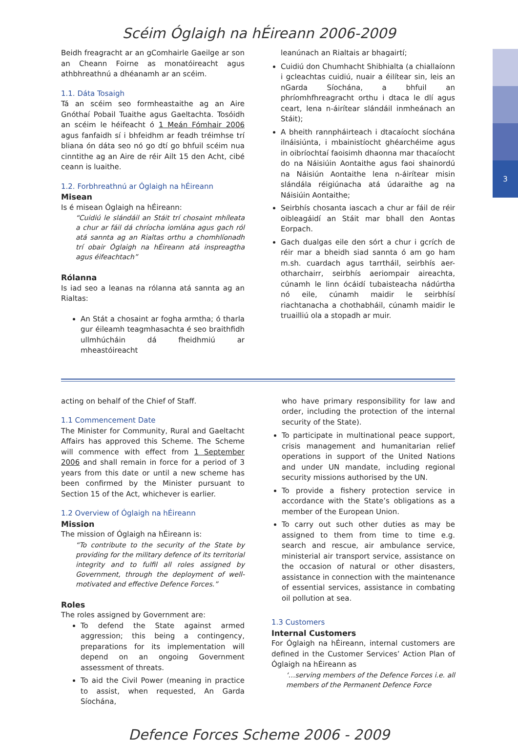3
Scéim Óglaigh na hÉireann 2006-2009
Beidh freagracht ar an gComhairle Gaeilge ar son an Cheann Foirne as monatóireacht agus athbhreathnú a dhéanamh ar an scéim.
1.1. Dáta Tosaigh
Tá an scéim seo formheastaithe ag an Aire Gnóthaí Pobail Tuaithe agus Gaeltachta. Tosóidh an scéim le héifeacht ó 1 Meán Fómhair 2006 agus fanfaidh sí i bhfeidhm ar feadh tréimhse trí bliana ón dáta seo nó go dtí go bhfuil scéim nua cinntithe ag an Aire de réir Ailt 15 den Acht, cibé ceann is luaithe.
1.2. Forbhreathnú ar Óglaigh na hÉireann
Misean
Is é misean Óglaigh na hÉireann:
“Cuidiú le slándáil an Stáit trí chosaint mhíleata a chur ar fáil dá chríocha iomlána agus gach ról atá sannta ag an Rialtas orthu a chomhlíonadh trí obair Óglaigh na hÉireann atá inspreagtha agus éifeachtach”
Rólanna
Is iad seo a leanas na rólanna atá sannta ag an Rialtas:
An Stát a chosaint ar fogha armtha; ó tharla gur éileamh teagmhasachta é seo braithfidh ullmhúcháin dá fheidhmiú ar mheastóireacht
leanúnach an Rialtais ar bhagairtí;
Cuidiú don Chumhacht Shibhialta (a chiallaíonn i gcleachtas cuidiú, nuair a éilítear sin, leis an nGarda Síochána, a bhfuil an phríomhfhreagracht orthu i dtaca le dlí agus ceart, lena n-áirítear slándáil inmheánach an Stáit);
A bheith rannpháirteach i dtacaíocht síochána ilnáisiúnta, i mbainistíocht ghéarchéime agus in oibríochtaí faoisimh dhaonna mar thacaíocht do na Náisiúin Aontaithe agus faoi shainordú na Náisiún Aontaithe lena n-áirítear misin slándála réigiúnacha atá údaraithe ag na Náisiúin Aontaithe;
Seirbhís chosanta iascach a chur ar fáil de réir oibleagáidí an Stáit mar bhall den Aontas Eorpach.
Gach dualgas eile den sórt a chur i gcrích de réir mar a bheidh siad sannta ó am go ham m.sh. cuardach agus tarrtháil, seirbhís aer-otharchairr, seirbhís aeriompair aireachta, cúnamh le linn ócáidí tubaisteacha nádúrtha nó eile, cúnamh maidir le seirbhísí riachtanacha a chothabháil, cúnamh maidir le truailliú ola a stopadh ar muir.
acting on behalf of the Chief of Staff.
1.1 Commencement Date
The Minister for Community, Rural and Gaeltacht Affairs has approved this Scheme. The Scheme will commence with effect from 1 September 2006 and shall remain in force for a period of 3 years from this date or until a new scheme has been confirmed by the Minister pursuant to Section 15 of the Act, whichever is earlier.
1.2 Overview of Óglaigh na hÉireann
Mission
The mission of Óglaigh na hÉireann is:
“To contribute to the security of the State by providing for the military defence of its territorial integrity and to fulfil all roles assigned by Government, through the deployment of well-motivated and effective Defence Forces.”
Roles
The roles assigned by Government are:
To defend the State against armed aggression; this being a contingency, preparations for its implementation will depend on an ongoing Government assessment of threats.
To aid the Civil Power (meaning in practice to assist, when requested, An Garda Síochána,
who have primary responsibility for law and order, including the protection of the internal security of the State).
To participate in multinational peace support, crisis management and humanitarian relief operations in support of the United Nations and under UN mandate, including regional security missions authorised by the UN.
To provide a fishery protection service in accordance with the State’s obligations as a member of the European Union.
To carry out such other duties as may be assigned to them from time to time e.g. search and rescue, air ambulance service, ministerial air transport service, assistance on the occasion of natural or other disasters, assistance in connection with the maintenance of essential services, assistance in combating oil pollution at sea.
1.3 Customers
Internal Customers
For Óglaigh na hÉireann, internal customers are defined in the Customer Services’ Action Plan of Óglaigh na hÉireann as
‘…serving members of the Defence Forces i.e. all members of the Permanent Defence Force
Defence Forces Scheme 2006 - 2009